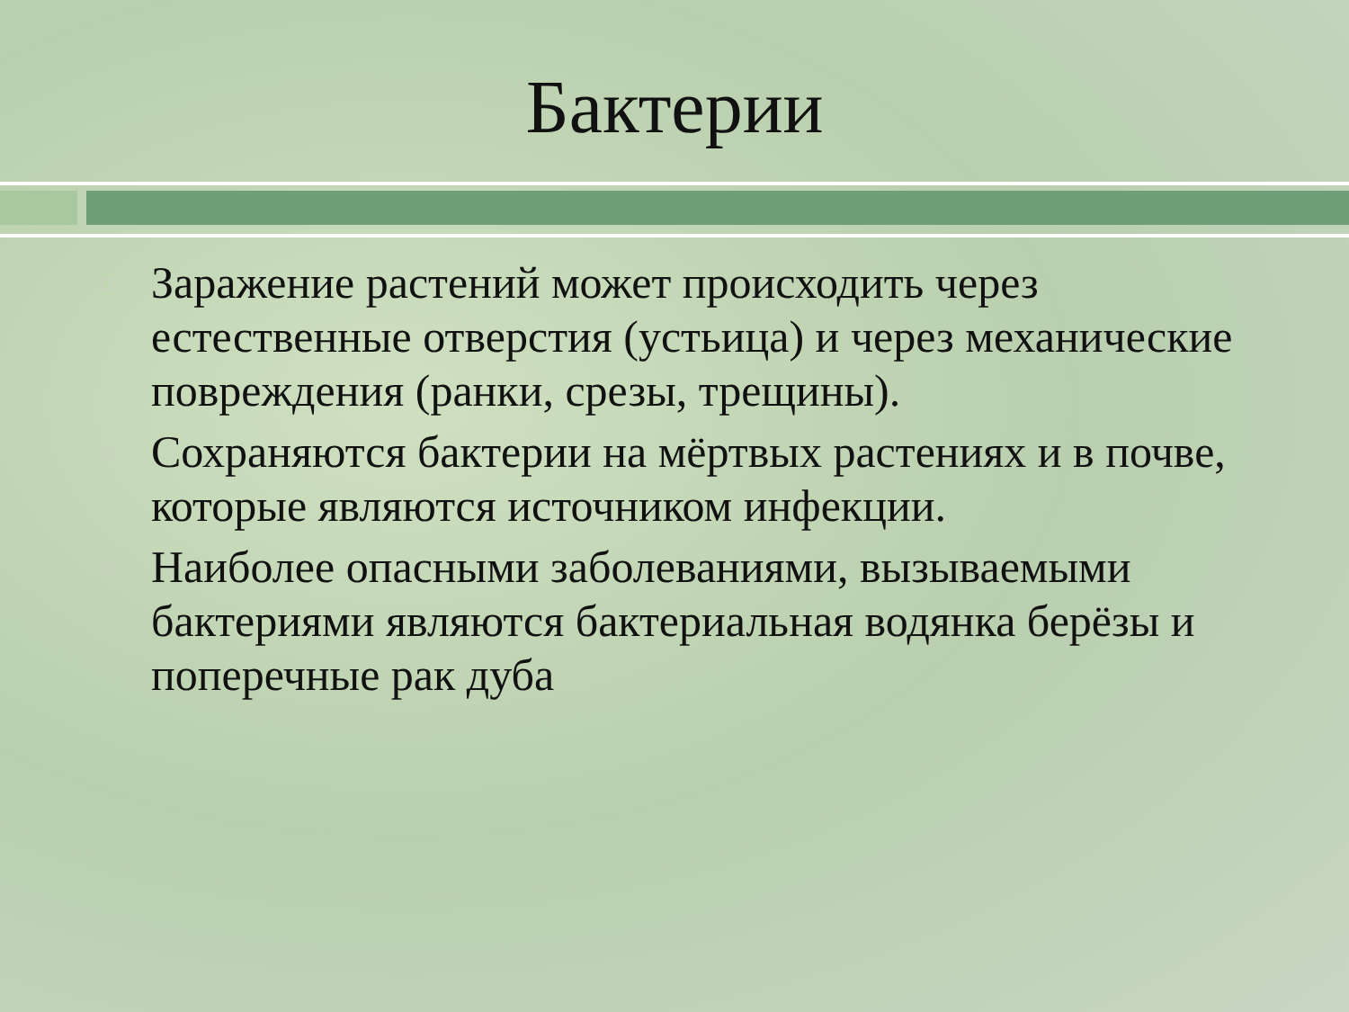Бактерии
Заражение растений может происходить через естественные отверстия (устьица) и через механические повреждения (ранки, срезы, трещины).
Сохраняются бактерии на мёртвых растениях и в почве, которые являются источником инфекции.
Наиболее опасными заболеваниями, вызываемыми бактериями являются бактериальная водянка берёзы и поперечные рак дуба